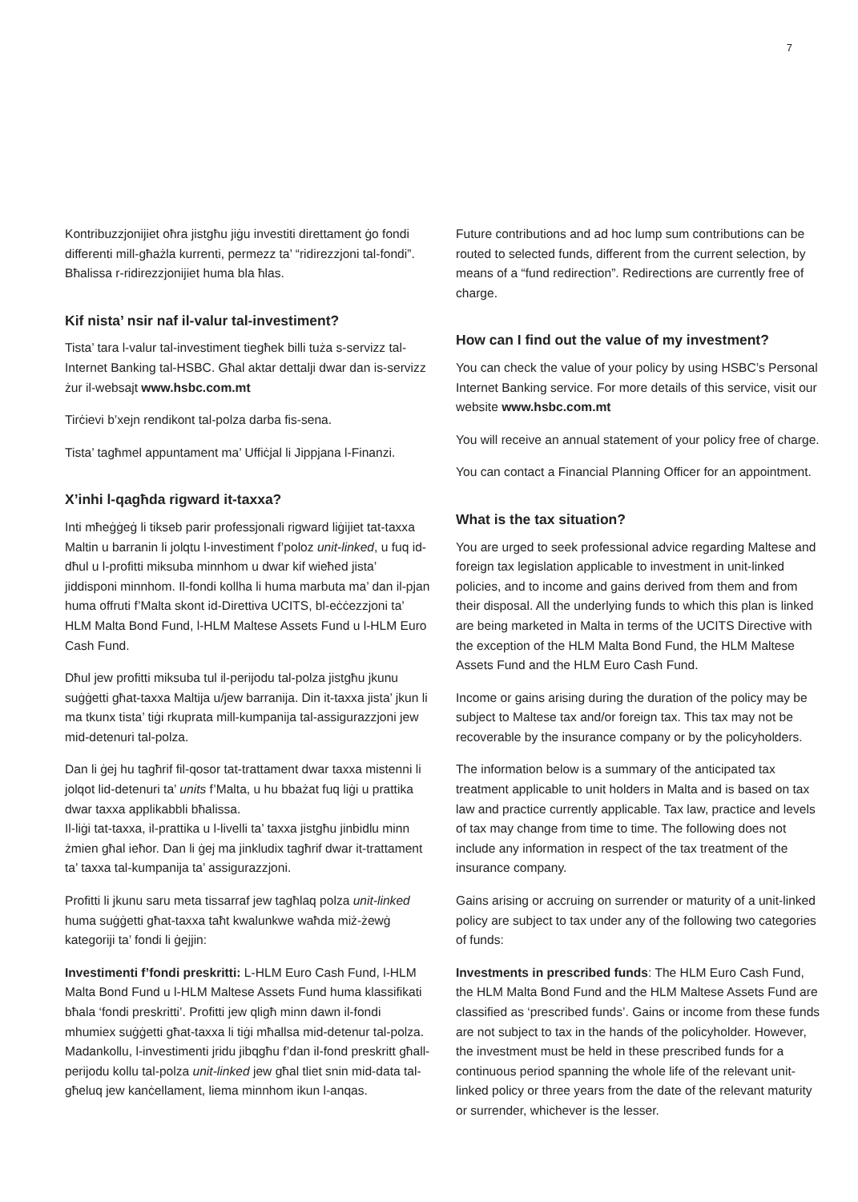7
Kontribuzzjonijiet oħra jistgħu jiġu investiti direttament ġo fondi differenti mill-għażla kurrenti, permezz ta’ “ridirezzjoni tal-fondi”. Bħalissa r-ridirezzjonijiet huma bla ħlas.
Kif nista’ nsir naf il-valur tal-investiment?
Tista’ tara l-valur tal-investiment tiegħek billi tuża s-servizz tal-Internet Banking tal-HSBC. Għal aktar dettalji dwar dan is-servizz żur il-websajt www.hsbc.com.mt
Tirċievi b’xejn rendikont tal-polza darba fis-sena.
Tista’ tagħmel appuntament ma’ Uffiċjal li Jippjana l-Finanzi.
X’inhi l-qagħda rigward it-taxxa?
Inti mħeġġeġ li tikseb parir professjonali rigward liġijiet tat-taxxa Maltin u barranin li jolqtu l-investiment f’poloz unit-linked, u fuq id-dħul u l-profitti miksuba minnhom u dwar kif wieħed jista’ jiddisponi minnhom. Il-fondi kollha li huma marbuta ma’ dan il-pjan huma offruti f’Malta skont id-Direttiva UCITS, bl-eċċezzjoni ta’ HLM Malta Bond Fund, l-HLM Maltese Assets Fund u l-HLM Euro Cash Fund.
Dħul jew profitti miksuba tul il-perijodu tal-polza jistgħu jkunu suġġetti għat-taxxa Maltija u/jew barranija. Din it-taxxa jista’ jkun li ma tkunx tista’ tiġi rkuprata mill-kumpanija tal-assigurazzjoni jew mid-detenuri tal-polza.
Dan li ġej hu tagħrif fil-qosor tat-trattament dwar taxxa mistenni li jolqot lid-detenuri ta’ units f’Malta, u hu bbażat fuq liġi u prattika dwar taxxa applikabbli bħalissa.
Il-liġi tat-taxxa, il-prattika u l-livelli ta’ taxxa jistgħu jinbidlu minn żmien għal ieħor. Dan li ġej ma jinkludix tagħrif dwar it-trattament ta’ taxxa tal-kumpanija ta’ assigurazzjoni.
Profitti li jkunu saru meta tissarraf jew tagħlaq polza unit-linked huma suġġetti għat-taxxa taħt kwalunkwe waħda miż-żewġ kategoriji ta’ fondi li ġejjin:
Investimenti f’fondi preskritti: L-HLM Euro Cash Fund, l-HLM Malta Bond Fund u l-HLM Maltese Assets Fund huma klassifikati bħala ‘fondi preskritti’. Profitti jew qligħ minn dawn il-fondi mhumiex suġġetti għat-taxxa li tiġi mħallsa mid-detenur tal-polza. Madankollu, l-investimenti jridu jibqgħu f’dan il-fond preskritt għall-perijodu kollu tal-polza unit-linked jew għal tliet snin mid-data tal-għeluq jew kanċellament, liema minnhom ikun l-anqas.
Future contributions and ad hoc lump sum contributions can be routed to selected funds, different from the current selection, by means of a “fund redirection”. Redirections are currently free of charge.
How can I find out the value of my investment?
You can check the value of your policy by using HSBC’s Personal Internet Banking service. For more details of this service, visit our website www.hsbc.com.mt
You will receive an annual statement of your policy free of charge.
You can contact a Financial Planning Officer for an appointment.
What is the tax situation?
You are urged to seek professional advice regarding Maltese and foreign tax legislation applicable to investment in unit-linked policies, and to income and gains derived from them and from their disposal. All the underlying funds to which this plan is linked are being marketed in Malta in terms of the UCITS Directive with the exception of the HLM Malta Bond Fund, the HLM Maltese Assets Fund and the HLM Euro Cash Fund.
Income or gains arising during the duration of the policy may be subject to Maltese tax and/or foreign tax. This tax may not be recoverable by the insurance company or by the policyholders.
The information below is a summary of the anticipated tax treatment applicable to unit holders in Malta and is based on tax law and practice currently applicable. Tax law, practice and levels of tax may change from time to time. The following does not include any information in respect of the tax treatment of the insurance company.
Gains arising or accruing on surrender or maturity of a unit-linked policy are subject to tax under any of the following two categories of funds:
Investments in prescribed funds: The HLM Euro Cash Fund, the HLM Malta Bond Fund and the HLM Maltese Assets Fund are classified as ‘prescribed funds’. Gains or income from these funds are not subject to tax in the hands of the policyholder. However, the investment must be held in these prescribed funds for a continuous period spanning the whole life of the relevant unit-linked policy or three years from the date of the relevant maturity or surrender, whichever is the lesser.